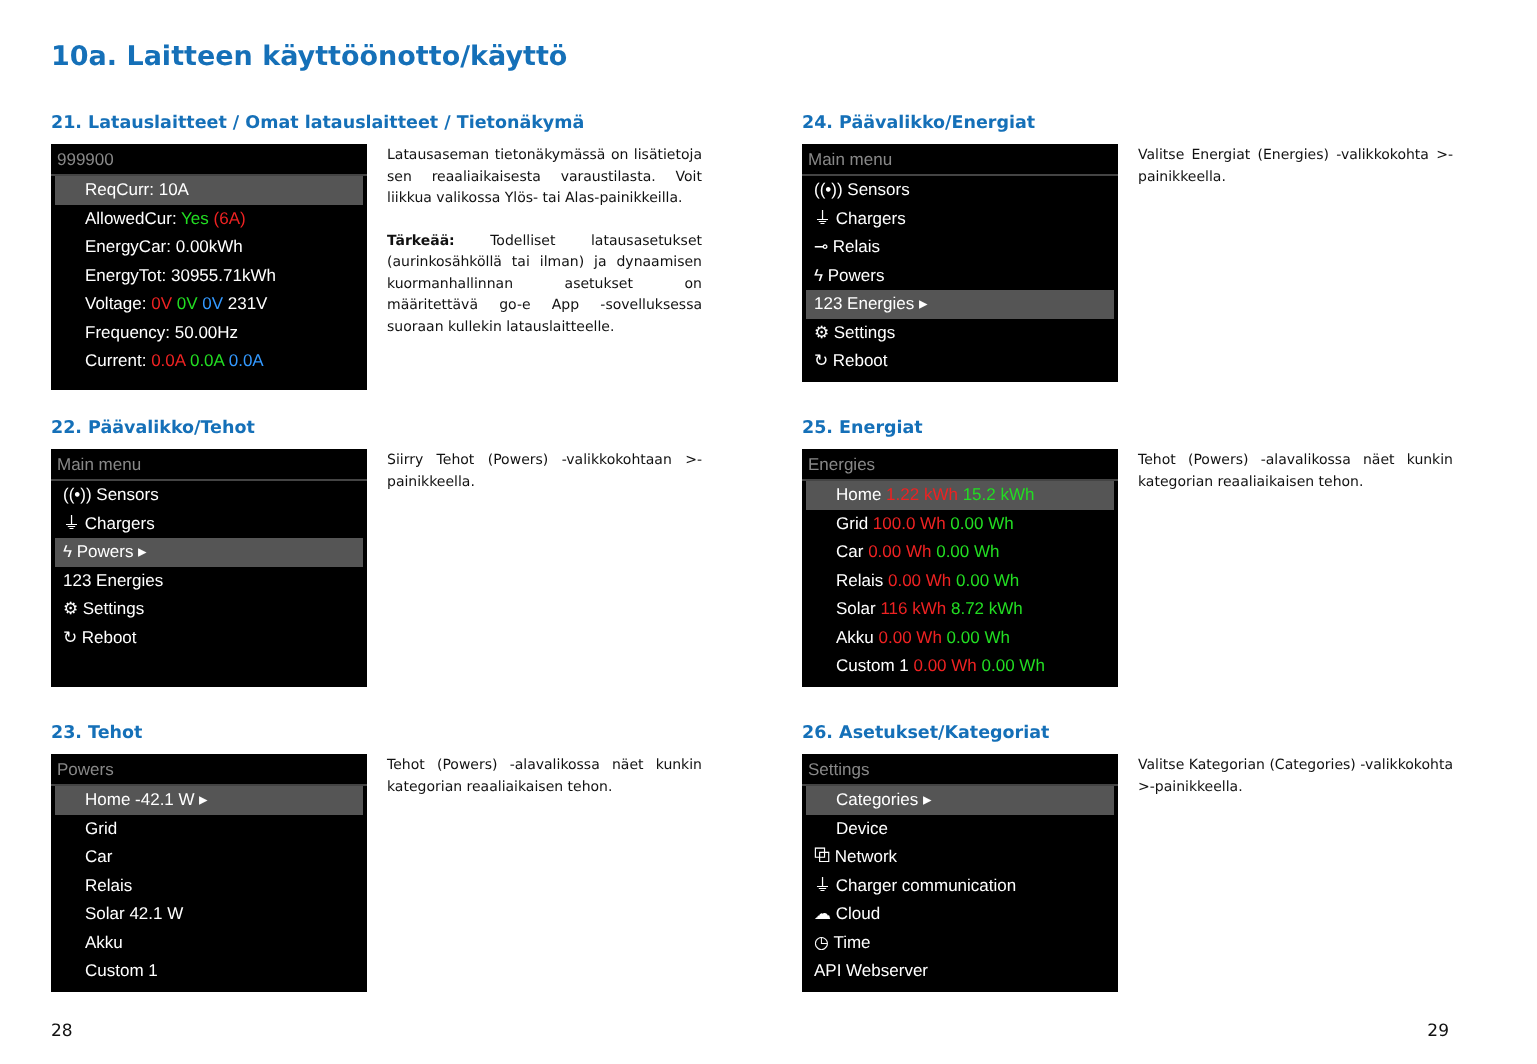10a. Laitteen käyttöönotto/käyttö
21. Latauslaitteet / Omat latauslaitteet / Tietonäkymä
999900
ReqCurr: 10A
AllowedCur: Yes (6A)
EnergyCar: 0.00kWh
EnergyTot: 30955.71kWh
Voltage: 0V 0V 0V 231V
Frequency: 50.00Hz
Current: 0.0A 0.0A 0.0A
Latausaseman tietonäkymässä on lisätietoja sen reaaliaikaisesta varaustilasta. Voit liikkua valikossa Ylös- tai Alas-painikkeilla.
Tärkeää: Todelliset latausasetukset (aurinkosähköllä tai ilman) ja dynaamisen kuormanhallinnan asetukset on määritettävä go-e App -sovelluksessa suoraan kullekin latauslaitteelle.
22. Päävalikko/Tehot
Main menu
((•)) Sensors
⏚ Chargers
ϟ Powers ▸
123 Energies
⚙ Settings
↻ Reboot
Siirry Tehot (Powers) -valikkokohtaan >-painikkeella.
23. Tehot
Powers
Home -42.1 W ▸
Grid
Car
Relais
Solar 42.1 W
Akku
Custom 1
Tehot (Powers) -alavalikossa näet kunkin kategorian reaaliaikaisen tehon.
24. Päävalikko/Energiat
Main menu
((•)) Sensors
⏚ Chargers
⊸ Relais
ϟ Powers
123 Energies ▸
⚙ Settings
↻ Reboot
Valitse Energiat (Energies) -valikkokohta >-painikkeella.
25. Energiat
Energies
Home 1.22 kWh 15.2 kWh
Grid 100.0 Wh 0.00 Wh
Car 0.00 Wh 0.00 Wh
Relais 0.00 Wh 0.00 Wh
Solar 116 kWh 8.72 kWh
Akku 0.00 Wh 0.00 Wh
Custom 1 0.00 Wh 0.00 Wh
Tehot (Powers) -alavalikossa näet kunkin kategorian reaaliaikaisen tehon.
26. Asetukset/Kategoriat
Settings
Categories ▸
Device
⧉ Network
⏚ Charger communication
☁ Cloud
◷ Time
API Webserver
Valitse Kategorian (Categories) -valikkokohta >-painikkeella.
28 29